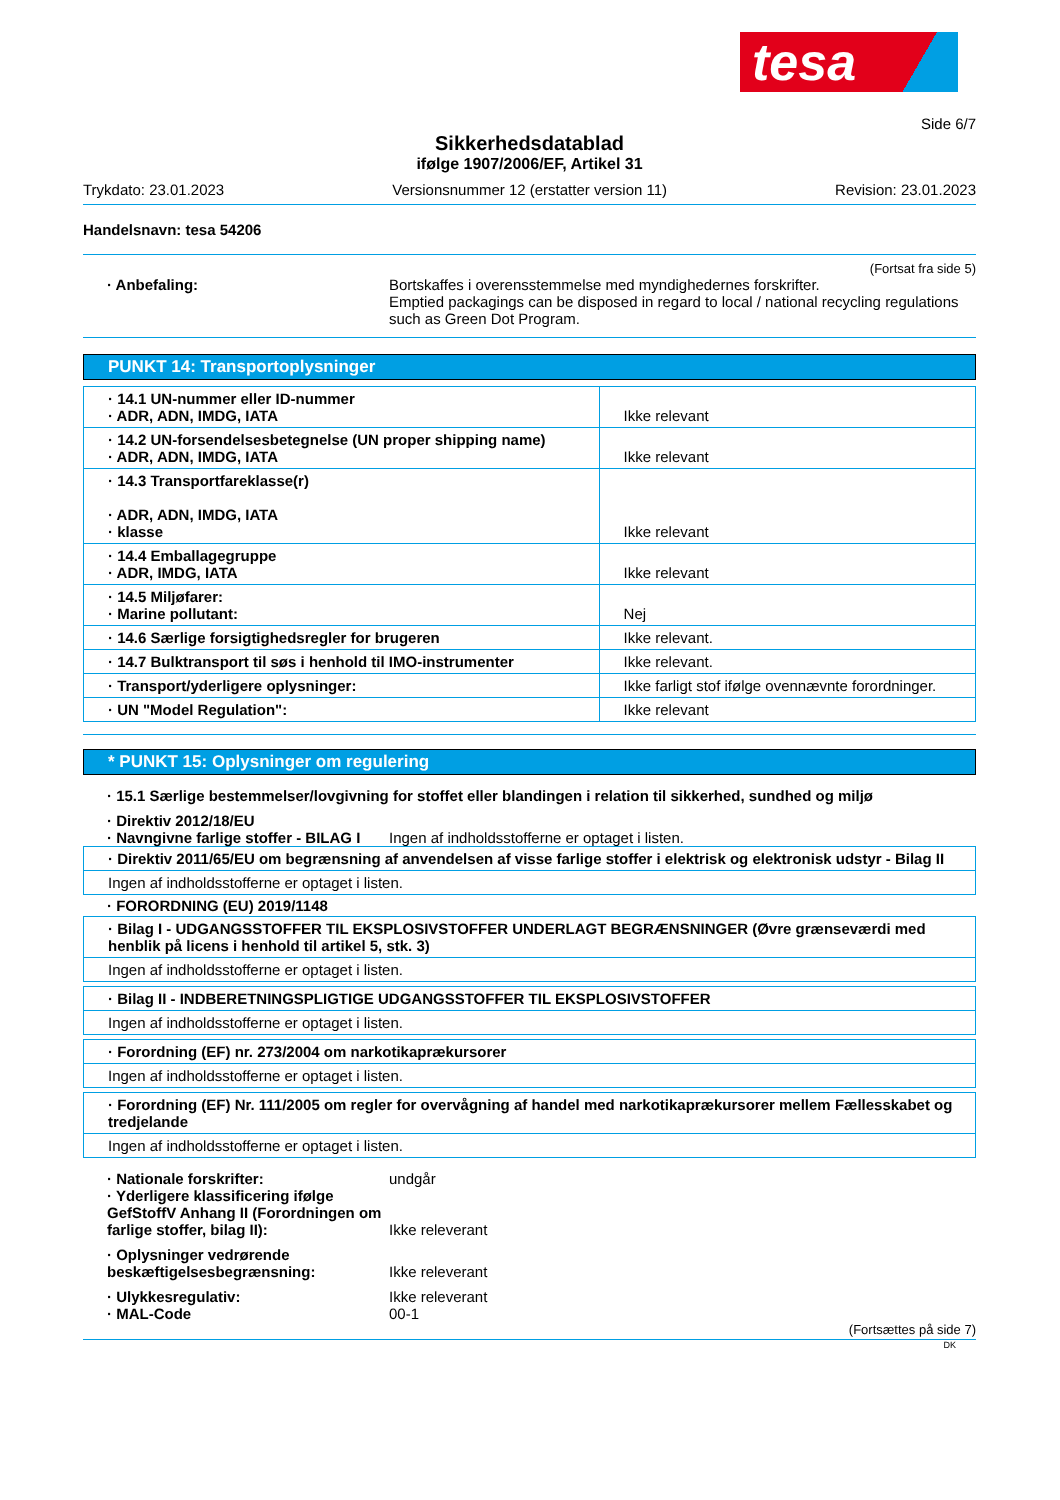tesa
Side 6/7
Sikkerhedsdatablad
ifølge 1907/2006/EF, Artikel 31
Trykdato: 23.01.2023 Versionsnummer 12 (erstatter version 11) Revision: 23.01.2023
Handelsnavn: tesa 54206
(Fortsat fra side 5)
· Anbefaling: Bortskaffes i overensstemmelse med myndighedernes forskrifter.
Emptied packagings can be disposed in regard to local / national recycling regulations such as Green Dot Program.
PUNKT 14: Transportoplysninger
| · 14.1 UN-nummer eller ID-nummer · ADR, ADN, IMDG, IATA | Ikke relevant |
| · 14.2 UN-forsendelsesbetegnelse (UN proper shipping name) · ADR, ADN, IMDG, IATA | Ikke relevant |
| · 14.3 Transportfareklasse(r) · ADR, ADN, IMDG, IATA · klasse | Ikke relevant |
| · 14.4 Emballagegruppe · ADR, IMDG, IATA | Ikke relevant |
| · 14.5 Miljøfarer: · Marine pollutant: | Nej |
| · 14.6 Særlige forsigtighedsregler for brugeren | Ikke relevant. |
| · 14.7 Bulktransport til søs i henhold til IMO-instrumenter | Ikke relevant. |
| · Transport/yderligere oplysninger: | Ikke farligt stof ifølge ovennævnte forordninger. |
| · UN "Model Regulation": | Ikke relevant |
* PUNKT 15: Oplysninger om regulering
· 15.1 Særlige bestemmelser/lovgivning for stoffet eller blandingen i relation til sikkerhed, sundhed og miljø
· Direktiv 2012/18/EU
· Navngivne farlige stoffer - BILAG I Ingen af indholdsstofferne er optaget i listen.
| · Direktiv 2011/65/EU om begrænsning af anvendelsen af visse farlige stoffer i elektrisk og elektronisk udstyr - Bilag II |
| Ingen af indholdsstofferne er optaget i listen. |
· FORORDNING (EU) 2019/1148
| · Bilag I - UDGANGSSTOFFER TIL EKSPLOSIVSTOFFER UNDERLAGT BEGRÆNSNINGER (Øvre grænseværdi med henblik på licens i henhold til artikel 5, stk. 3) |
| Ingen af indholdsstofferne er optaget i listen. |
| · Bilag II - INDBERETNINGSPLIGTIGE UDGANGSSTOFFER TIL EKSPLOSIVSTOFFER |
| Ingen af indholdsstofferne er optaget i listen. |
| · Forordning (EF) nr. 273/2004 om narkotikaprækursorer |
| Ingen af indholdsstofferne er optaget i listen. |
| · Forordning (EF) Nr. 111/2005 om regler for overvågning af handel med narkotikaprækursorer mellem Fællesskabet og tredjelande |
| Ingen af indholdsstofferne er optaget i listen. |
· Nationale forskrifter: undgår
· Yderligere klassificering ifølge GefStoffV Anhang II (Forordningen om farlige stoffer, bilag II): Ikke releverant
· Oplysninger vedrørende beskæftigelsesbegrænsning: Ikke releverant
· Ulykkesregulativ: Ikke releverant
· MAL-Code 00-1
(Fortsættes på side 7)
DK